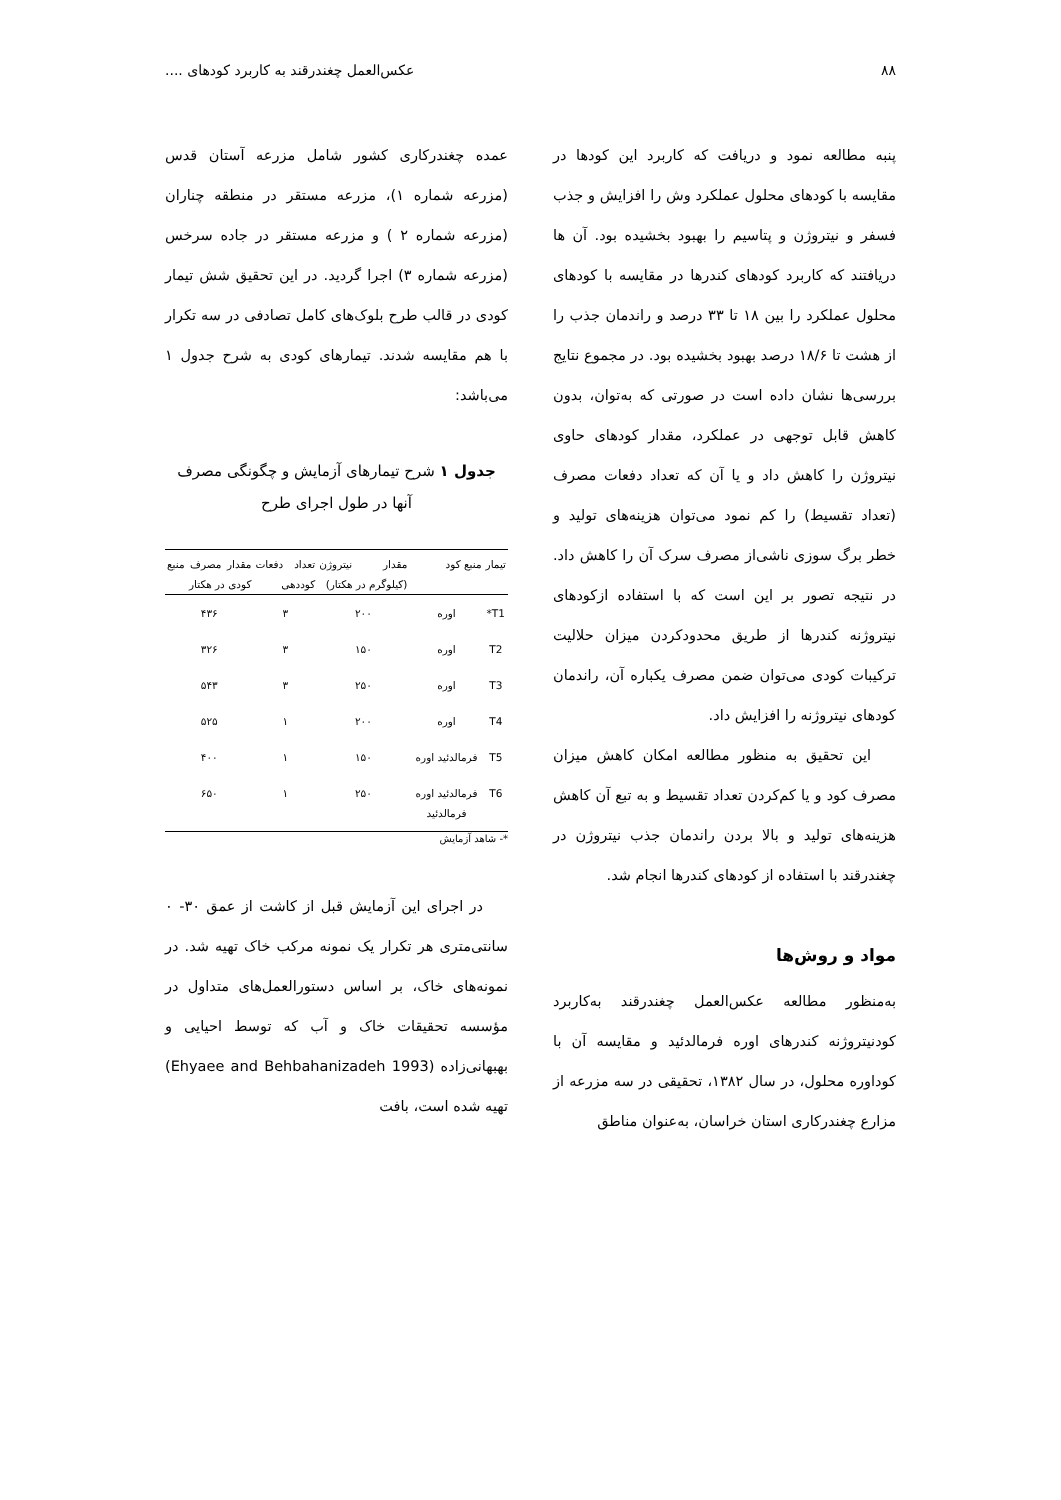۸۸ عکس‌العمل چغندرقند به کاربرد کودهای ....
پنبه مطالعه نمود و دریافت که کاربرد این کودها در مقایسه با کودهای محلول عملکرد وش را افزایش و جذب فسفر و نیتروژن و پتاسیم را بهبود بخشیده بود. آن ها دریافتند که کاربرد کودهای کندرها در مقایسه با کودهای محلول عملکرد را بین ۱۸ تا ۳۳ درصد و راندمان جذب را از هشت تا ۱۸/۶ درصد بهبود بخشیده بود. در مجموع نتایج بررسی‌ها نشان داده است در صورتی که به‌توان، بدون کاهش قابل توجهی در عملکرد، مقدار کودهای حاوی نیتروژن را کاهش داد و یا آن که تعداد دفعات مصرف (تعداد تقسیط) را کم نمود می‌توان هزینه‌های تولید و خطر برگ سوزی ناشی‌از مصرف سرک آن را کاهش داد. در نتیجه تصور بر این است که با استفاده ازکودهای نیتروژنه کندرها از طریق محدودکردن میزان حلالیت ترکیبات کودی می‌توان ضمن مصرف یکباره آن، راندمان کودهای نیتروژنه را افزایش داد.
این تحقیق به منظور مطالعه امکان کاهش میزان مصرف کود و یا کم‌کردن تعداد تقسیط و به تبع آن کاهش هزینه‌های تولید و بالا بردن راندمان جذب نیتروژن در چغندرقند با استفاده از کودهای کندرها انجام شد.
مواد و روش‌ها
به‌منظور مطالعه عکس‌العمل چغندرقند به‌کاربرد کودنیتروژنه کندرهای اوره فرمالدئید و مقایسه آن با کوداوره محلول، در سال ۱۳۸۲، تحقیقی در سه مزرعه از مزارع چغندرکاری استان خراسان، به‌عنوان مناطق
عمده چغندرکاری کشور شامل مزرعه آستان قدس (مزرعه شماره ۱)، مزرعه مستقر در منطقه چناران (مزرعه شماره ۲ ) و مزرعه مستقر در جاده سرخس (مزرعه شماره ۳) اجرا گردید. در این تحقیق شش تیمار کودی در قالب طرح بلوک‌های کامل تصادفی در سه تکرار با هم مقایسه شدند. تیمارهای کودی به شرح جدول ۱ می‌باشد:
جدول ۱ شرح تیمارهای آزمایش و چگونگی مصرف آنها در طول اجرای طرح
| تیمار | منبع کود | مقدار نیتروژن (کیلوگرم در هکتار) | تعداد دفعات کوددهی | مقدار مصرف منبع کودی در هکتار |
| --- | --- | --- | --- | --- |
| T1* | اوره | ۲۰۰ | ۳ | ۴۳۶ |
| T2 | اوره | ۱۵۰ | ۳ | ۳۲۶ |
| T3 | اوره | ۲۵۰ | ۳ | ۵۴۳ |
| T4 | اوره | ۲۰۰ | ۱ | ۵۲۵ |
| T5 | فرمالدئید اوره | ۱۵۰ | ۱ | ۴۰۰ |
| T6 | فرمالدئید اوره فرمالدئید | ۲۵۰ | ۱ | ۶۵۰ |
*- شاهد آزمایش
در اجرای این آزمایش قبل از کاشت از عمق ۳۰- ۰ سانتی‌متری هر تکرار یک نمونه مرکب خاک تهیه شد. در نمونه‌های خاک، بر اساس دستورالعمل‌های متداول در مؤسسه تحقیقات خاک و آب که توسط احیایی و بهبهانی‌زاده (Ehyaee and Behbahanizadeh 1993) تهیه شده است، بافت